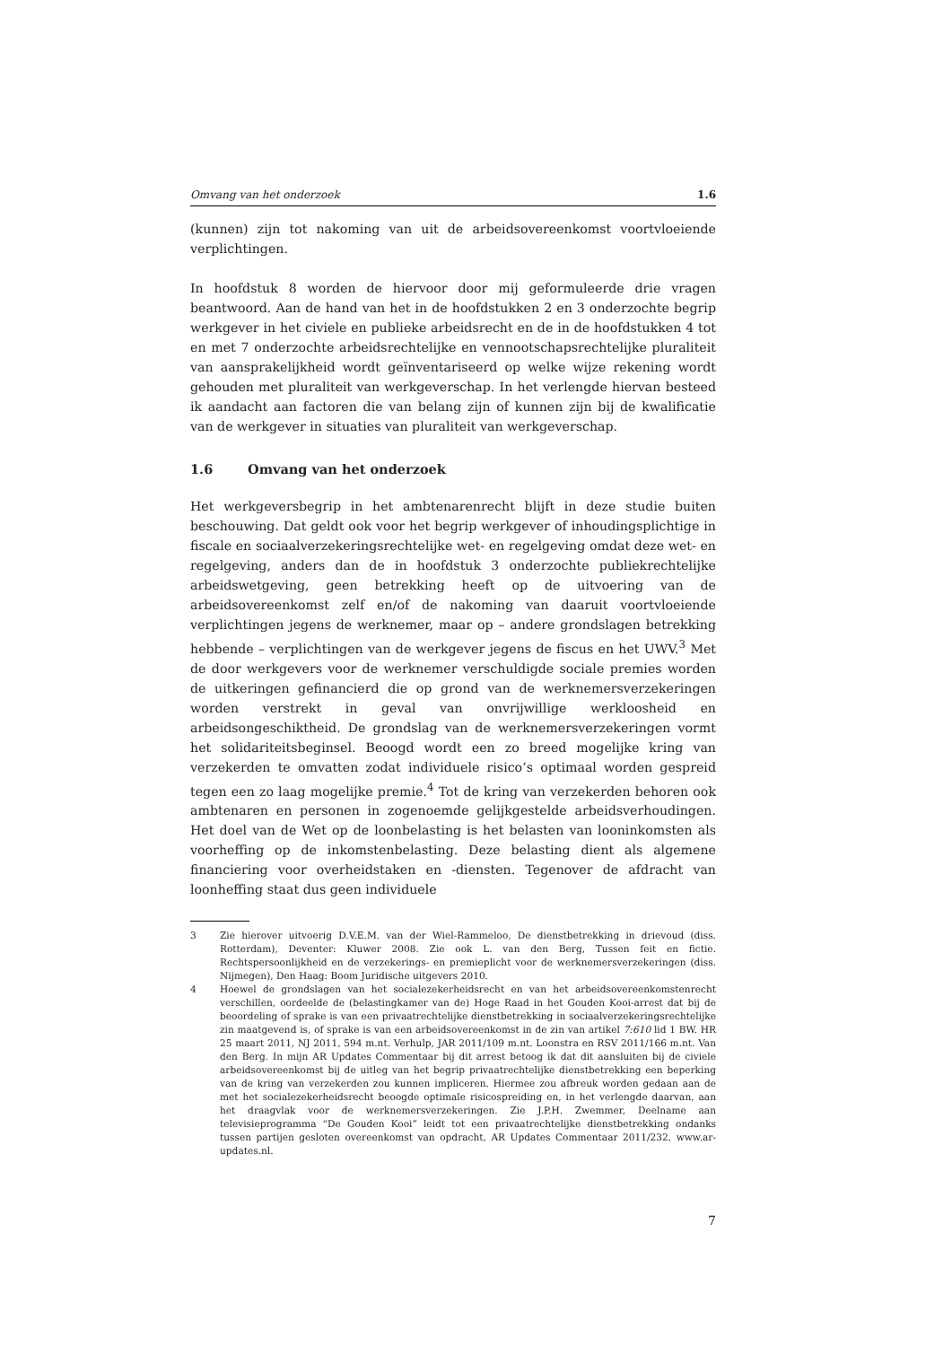Omvang van het onderzoek 1.6
(kunnen) zijn tot nakoming van uit de arbeidsovereenkomst voortvloeiende verplichtingen.
In hoofdstuk 8 worden de hiervoor door mij geformuleerde drie vragen beantwoord. Aan de hand van het in de hoofdstukken 2 en 3 onderzochte begrip werkgever in het civiele en publieke arbeidsrecht en de in de hoofdstukken 4 tot en met 7 onderzochte arbeidsrechtelijke en vennootschapsrechtelijke pluraliteit van aansprakelijkheid wordt geïnventariseerd op welke wijze rekening wordt gehouden met pluraliteit van werkgeverschap. In het verlengde hiervan besteed ik aandacht aan factoren die van belang zijn of kunnen zijn bij de kwalificatie van de werkgever in situaties van pluraliteit van werkgeverschap.
1.6 Omvang van het onderzoek
Het werkgeversbegrip in het ambtenarenrecht blijft in deze studie buiten beschouwing. Dat geldt ook voor het begrip werkgever of inhoudingsplichtige in fiscale en sociaalverzekeringsrechtelijke wet- en regelgeving omdat deze wet- en regelgeving, anders dan de in hoofdstuk 3 onderzochte publiekrechtelijke arbeidswetgeving, geen betrekking heeft op de uitvoering van de arbeidsovereenkomst zelf en/of de nakoming van daaruit voortvloeiende verplichtingen jegens de werknemer, maar op – andere grondslagen betrekking hebbende – verplichtingen van de werkgever jegens de fiscus en het UWV.<sup>3</sup> Met de door werkgevers voor de werknemer verschuldigde sociale premies worden de uitkeringen gefinancierd die op grond van de werknemersverzekeringen worden verstrekt in geval van onvrijwillige werkloosheid en arbeidsongeschiktheid. De grondslag van de werknemersverzekeringen vormt het solidariteitsbeginsel. Beoogd wordt een zo breed mogelijke kring van verzekerden te omvatten zodat individuele risico’s optimaal worden gespreid tegen een zo laag mogelijke premie.<sup>4</sup> Tot de kring van verzekerden behoren ook ambtenaren en personen in zogenoemde gelijkgestelde arbeidsverhoudingen. Het doel van de Wet op de loonbelasting is het belasten van looninkomsten als voorheffing op de inkomstenbelasting. Deze belasting dient als algemene financiering voor overheidstaken en -diensten. Tegenover de afdracht van loonheffing staat dus geen individuele
3 Zie hierover uitvoerig D.V.E.M. van der Wiel-Rammeloo, De dienstbetrekking in drievoud (diss. Rotterdam), Deventer: Kluwer 2008. Zie ook L. van den Berg, Tussen feit en fictie. Rechtspersoonlijkheid en de verzekerings- en premieplicht voor de werknemersverzekeringen (diss. Nijmegen), Den Haag: Boom Juridische uitgevers 2010.
4 Hoewel de grondslagen van het socialezekerheidsrecht en van het arbeidsovereenkomstenrecht verschillen, oordeelde de (belastingkamer van de) Hoge Raad in het Gouden Kooi-arrest dat bij de beoordeling of sprake is van een privaatrechtelijke dienstbetrekking in sociaalverzekeringsrechtelijke zin maatgevend is, of sprake is van een arbeidsovereenkomst in de zin van artikel 7:610 lid 1 BW. HR 25 maart 2011, NJ 2011, 594 m.nt. Verhulp, JAR 2011/109 m.nt. Loonstra en RSV 2011/166 m.nt. Van den Berg. In mijn AR Updates Commentaar bij dit arrest betoog ik dat dit aansluiten bij de civiele arbeidsovereenkomst bij de uitleg van het begrip privaatrechtelijke dienstbetrekking een beperking van de kring van verzekerden zou kunnen impliceren. Hiermee zou afbreuk worden gedaan aan de met het socialezekerheidsrecht beoogde optimale risicospreiding en, in het verlengde daarvan, aan het draagvlak voor de werknemersverzekeringen. Zie J.P.H. Zwemmer, Deelname aan televisieprogramma “De Gouden Kooi” leidt tot een privaatrechtelijke dienstbetrekking ondanks tussen partijen gesloten overeenkomst van opdracht, AR Updates Commentaar 2011/232, www.ar-updates.nl.
7